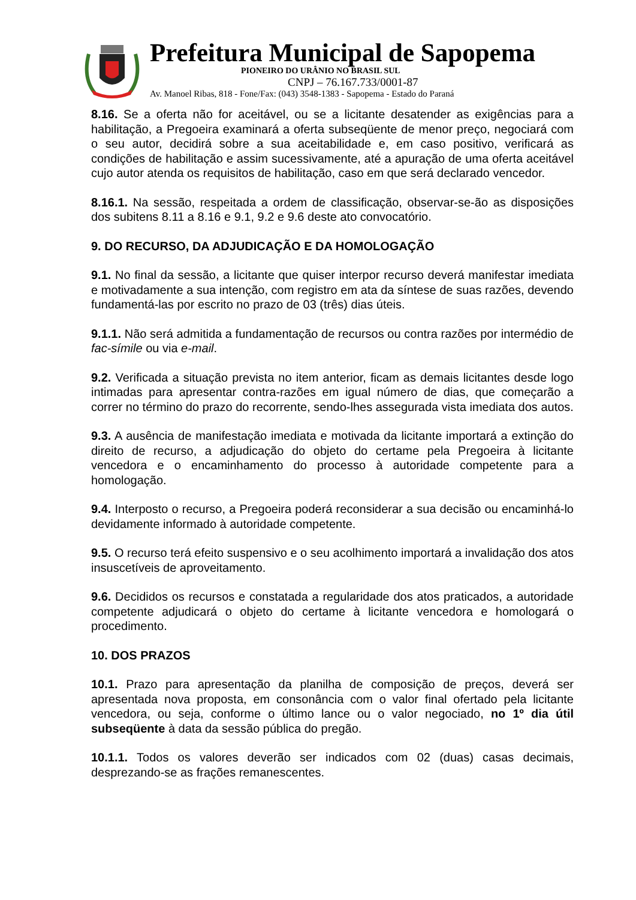Prefeitura Municipal de Sapopema
PIONEIRO DO URÂNIO NO BRASIL SUL
CNPJ – 76.167.733/0001-87
Av. Manoel Ribas, 818 - Fone/Fax: (043) 3548-1383 - Sapopema - Estado do Paraná
8.16. Se a oferta não for aceitável, ou se a licitante desatender as exigências para a habilitação, a Pregoeira examinará a oferta subseqüente de menor preço, negociará com o seu autor, decidirá sobre a sua aceitabilidade e, em caso positivo, verificará as condições de habilitação e assim sucessivamente, até a apuração de uma oferta aceitável cujo autor atenda os requisitos de habilitação, caso em que será declarado vencedor.
8.16.1. Na sessão, respeitada a ordem de classificação, observar-se-ão as disposições dos subitens 8.11 a 8.16 e 9.1, 9.2 e 9.6 deste ato convocatório.
9. DO RECURSO, DA ADJUDICAÇÃO E DA HOMOLOGAÇÃO
9.1. No final da sessão, a licitante que quiser interpor recurso deverá manifestar imediata e motivadamente a sua intenção, com registro em ata da síntese de suas razões, devendo fundamentá-las por escrito no prazo de 03 (três) dias úteis.
9.1.1. Não será admitida a fundamentação de recursos ou contra razões por intermédio de fac-símile ou via e-mail.
9.2. Verificada a situação prevista no item anterior, ficam as demais licitantes desde logo intimadas para apresentar contra-razões em igual número de dias, que começarão a correr no término do prazo do recorrente, sendo-lhes assegurada vista imediata dos autos.
9.3. A ausência de manifestação imediata e motivada da licitante importará a extinção do direito de recurso, a adjudicação do objeto do certame pela Pregoeira à licitante vencedora e o encaminhamento do processo à autoridade competente para a homologação.
9.4. Interposto o recurso, a Pregoeira poderá reconsiderar a sua decisão ou encaminhá-lo devidamente informado à autoridade competente.
9.5. O recurso terá efeito suspensivo e o seu acolhimento importará a invalidação dos atos insuscetíveis de aproveitamento.
9.6. Decididos os recursos e constatada a regularidade dos atos praticados, a autoridade competente adjudicará o objeto do certame à licitante vencedora e homologará o procedimento.
10. DOS PRAZOS
10.1. Prazo para apresentação da planilha de composição de preços, deverá ser apresentada nova proposta, em consonância com o valor final ofertado pela licitante vencedora, ou seja, conforme o último lance ou o valor negociado, no 1º dia útil subseqüente à data da sessão pública do pregão.
10.1.1. Todos os valores deverão ser indicados com 02 (duas) casas decimais, desprezando-se as frações remanescentes.